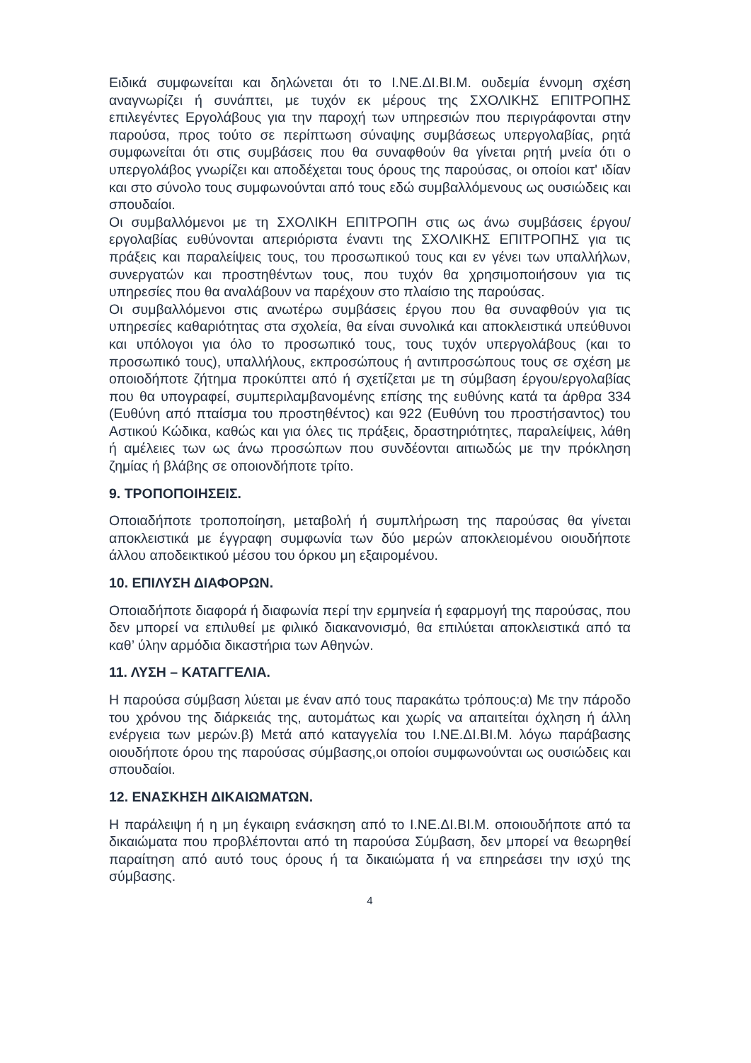Ειδικά συμφωνείται και δηλώνεται ότι το Ι.ΝΕ.ΔΙ.ΒΙ.Μ. ουδεμία έννομη σχέση αναγνωρίζει ή συνάπτει, με τυχόν εκ μέρους της ΣΧΟΛΙΚΗΣ ΕΠΙΤΡΟΠΗΣ επιλεγέντες Εργολάβους για την παροχή των υπηρεσιών που περιγράφονται στην παρούσα, προς τούτο σε περίπτωση σύναψης συμβάσεως υπεργολαβίας, ρητά συμφωνείται ότι στις συμβάσεις που θα συναφθούν θα γίνεται ρητή μνεία ότι ο υπεργολάβος γνωρίζει και αποδέχεται τους όρους της παρούσας, οι οποίοι κατ' ιδίαν και στο σύνολο τους συμφωνούνται από τους εδώ συμβαλλόμενους ως ουσιώδεις και σπουδαίοι.
Οι συμβαλλόμενοι με τη ΣΧΟΛΙΚΗ ΕΠΙΤΡΟΠΗ στις ως άνω συμβάσεις έργου/εργολαβίας ευθύνονται απεριόριστα έναντι της ΣΧΟΛΙΚΗΣ ΕΠΙΤΡΟΠΗΣ για τις πράξεις και παραλείψεις τους, του προσωπικού τους και εν γένει των υπαλλήλων, συνεργατών και προστηθέντων τους, που τυχόν θα χρησιμοποιήσουν για τις υπηρεσίες που θα αναλάβουν να παρέχουν στο πλαίσιο της παρούσας.
Οι συμβαλλόμενοι στις ανωτέρω συμβάσεις έργου που θα συναφθούν για τις υπηρεσίες καθαριότητας στα σχολεία, θα είναι συνολικά και αποκλειστικά υπεύθυνοι και υπόλογοι για όλο το προσωπικό τους, τους τυχόν υπεργολάβους (και το προσωπικό τους), υπαλλήλους, εκπροσώπους ή αντιπροσώπους τους σε σχέση με οποιοδήποτε ζήτημα προκύπτει από ή σχετίζεται με τη σύμβαση έργου/εργολαβίας που θα υπογραφεί, συμπεριλαμβανομένης επίσης της ευθύνης κατά τα άρθρα 334 (Ευθύνη από πταίσμα του προστηθέντος) και 922 (Ευθύνη του προστήσαντος) του Αστικού Κώδικα, καθώς και για όλες τις πράξεις, δραστηριότητες, παραλείψεις, λάθη ή αμέλειες των ως άνω προσώπων που συνδέονται αιτιωδώς με την πρόκληση ζημίας ή βλάβης σε οποιονδήποτε τρίτο.
9. ΤΡΟΠΟΠΟΙΗΣΕΙΣ.
Οποιαδήποτε τροποποίηση, μεταβολή ή συμπλήρωση της παρούσας θα γίνεται αποκλειστικά με έγγραφη συμφωνία των δύο μερών αποκλειομένου οιουδήποτε άλλου αποδεικτικού μέσου του όρκου μη εξαιρομένου.
10. ΕΠΙΛΥΣΗ ΔΙΑΦΟΡΩΝ.
Οποιαδήποτε διαφορά ή διαφωνία περί την ερμηνεία ή εφαρμογή της παρούσας, που δεν μπορεί να επιλυθεί με φιλικό διακανονισμό, θα επιλύεται αποκλειστικά από τα καθ’ ύλην αρμόδια δικαστήρια των Αθηνών.
11. ΛΥΣΗ – ΚΑΤΑΓΓΕΛΙΑ.
Η παρούσα σύμβαση λύεται με έναν από τους παρακάτω τρόπους:α) Με την πάροδο του χρόνου της διάρκειάς της, αυτομάτως και χωρίς να απαιτείται όχληση ή άλλη ενέργεια των μερών.β) Μετά από καταγγελία του Ι.ΝΕ.ΔΙ.ΒΙ.Μ. λόγω παράβασης οιουδήποτε όρου της παρούσας σύμβασης,οι οποίοι συμφωνούνται ως ουσιώδεις και σπουδαίοι.
12. ΕΝΑΣΚΗΣΗ ΔΙΚΑΙΩΜΑΤΩΝ.
Η παράλειψη ή η μη έγκαιρη ενάσκηση από το Ι.ΝΕ.ΔΙ.ΒΙ.Μ. οποιουδήποτε από τα δικαιώματα που προβλέπονται από τη παρούσα Σύμβαση, δεν μπορεί να θεωρηθεί παραίτηση από αυτό τους όρους ή τα δικαιώματα ή να επηρεάσει την ισχύ της σύμβασης.
4